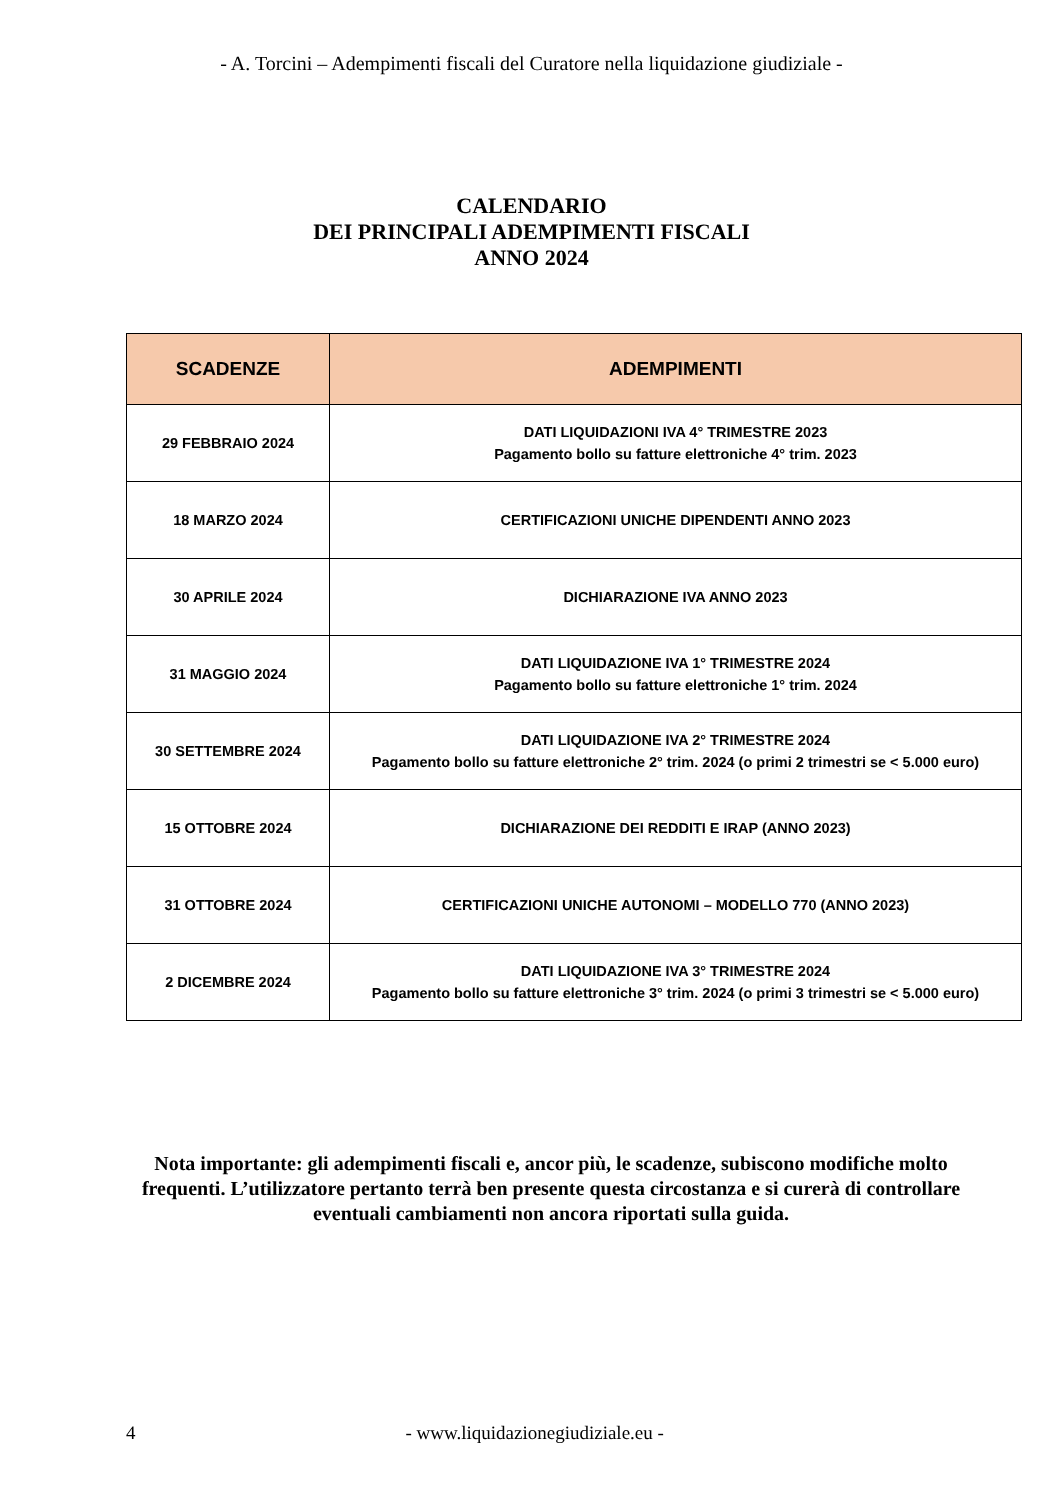- A. Torcini – Adempimenti fiscali del Curatore nella liquidazione giudiziale -
CALENDARIO
DEI PRINCIPALI ADEMPIMENTI FISCALI
ANNO 2024
| SCADENZE | ADEMPIMENTI |
| --- | --- |
| 29 FEBBRAIO 2024 | DATI LIQUIDAZIONI IVA 4° TRIMESTRE 2023 Pagamento bollo su fatture elettroniche 4° trim. 2023 |
| 18 MARZO 2024 | CERTIFICAZIONI UNICHE DIPENDENTI ANNO 2023 |
| 30 APRILE 2024 | DICHIARAZIONE IVA ANNO 2023 |
| 31 MAGGIO 2024 | DATI LIQUIDAZIONE IVA 1° TRIMESTRE 2024 Pagamento bollo su fatture elettroniche 1° trim. 2024 |
| 30 SETTEMBRE 2024 | DATI LIQUIDAZIONE IVA 2° TRIMESTRE 2024 Pagamento bollo su fatture elettroniche 2° trim. 2024 (o primi 2 trimestri se < 5.000 euro) |
| 15 OTTOBRE 2024 | DICHIARAZIONE DEI REDDITI E IRAP (ANNO 2023) |
| 31 OTTOBRE 2024 | CERTIFICAZIONI UNICHE AUTONOMI – MODELLO 770 (ANNO 2023) |
| 2 DICEMBRE 2024 | DATI LIQUIDAZIONE IVA 3° TRIMESTRE 2024 Pagamento bollo su fatture elettroniche 3° trim. 2024 (o primi 3 trimestri se < 5.000 euro) |
Nota importante: gli adempimenti fiscali e, ancor più, le scadenze, subiscono modifiche molto frequenti. L’utilizzatore pertanto terrà ben presente questa circostanza e si curerà di controllare eventuali cambiamenti non ancora riportati sulla guida.
4 - www.liquidazionegiudiziale.eu -